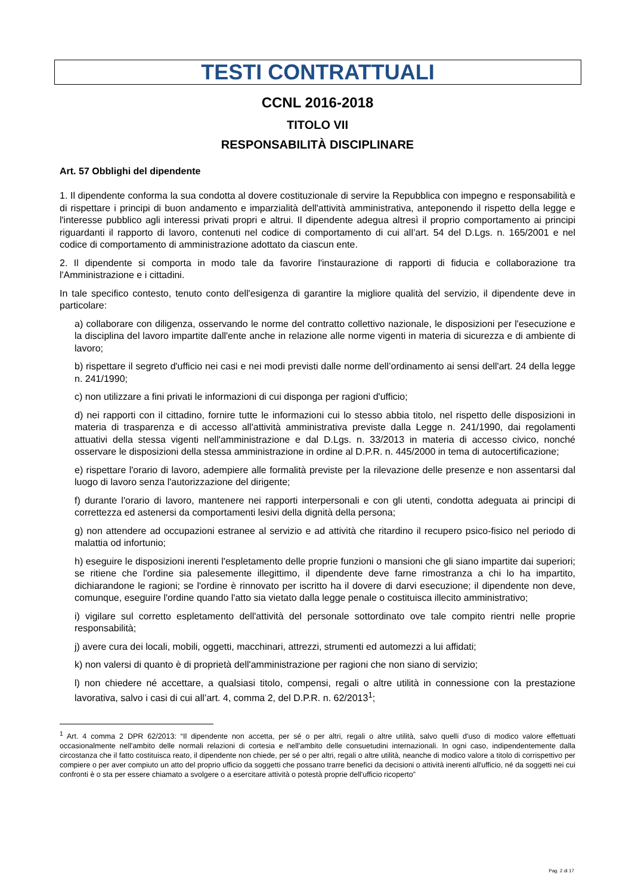TESTI CONTRATTUALI
CCNL 2016-2018
TITOLO VII
RESPONSABILITÀ DISCIPLINARE
Art. 57 Obblighi del dipendente
1. Il dipendente conforma la sua condotta al dovere costituzionale di servire la Repubblica con impegno e responsabilità e di rispettare i principi di buon andamento e imparzialità dell'attività amministrativa, anteponendo il rispetto della legge e l'interesse pubblico agli interessi privati propri e altrui. Il dipendente adegua altresì il proprio comportamento ai principi riguardanti il rapporto di lavoro, contenuti nel codice di comportamento di cui all’art. 54 del D.Lgs. n. 165/2001 e nel codice di comportamento di amministrazione adottato da ciascun ente.
2. Il dipendente si comporta in modo tale da favorire l'instaurazione di rapporti di fiducia e collaborazione tra l'Amministrazione e i cittadini.
In tale specifico contesto, tenuto conto dell'esigenza di garantire la migliore qualità del servizio, il dipendente deve in particolare:
a) collaborare con diligenza, osservando le norme del contratto collettivo nazionale, le disposizioni per l'esecuzione e la disciplina del lavoro impartite dall'ente anche in relazione alle norme vigenti in materia di sicurezza e di ambiente di lavoro;
b) rispettare il segreto d'ufficio nei casi e nei modi previsti dalle norme dell’ordinamento ai sensi dell'art. 24 della legge n. 241/1990;
c) non utilizzare a fini privati le informazioni di cui disponga per ragioni d'ufficio;
d) nei rapporti con il cittadino, fornire tutte le informazioni cui lo stesso abbia titolo, nel rispetto delle disposizioni in materia di trasparenza e di accesso all'attività amministrativa previste dalla Legge n. 241/1990, dai regolamenti attuativi della stessa vigenti nell'amministrazione e dal D.Lgs. n. 33/2013 in materia di accesso civico, nonché osservare le disposizioni della stessa amministrazione in ordine al D.P.R. n. 445/2000 in tema di autocertificazione;
e) rispettare l'orario di lavoro, adempiere alle formalità previste per la rilevazione delle presenze e non assentarsi dal luogo di lavoro senza l'autorizzazione del dirigente;
f) durante l'orario di lavoro, mantenere nei rapporti interpersonali e con gli utenti, condotta adeguata ai principi di correttezza ed astenersi da comportamenti lesivi della dignità della persona;
g) non attendere ad occupazioni estranee al servizio e ad attività che ritardino il recupero psico-fisico nel periodo di malattia od infortunio;
h) eseguire le disposizioni inerenti l'espletamento delle proprie funzioni o mansioni che gli siano impartite dai superiori; se ritiene che l'ordine sia palesemente illegittimo, il dipendente deve farne rimostranza a chi lo ha impartito, dichiarandone le ragioni; se l'ordine è rinnovato per iscritto ha il dovere di darvi esecuzione; il dipendente non deve, comunque, eseguire l'ordine quando l'atto sia vietato dalla legge penale o costituisca illecito amministrativo;
i) vigilare sul corretto espletamento dell'attività del personale sottordinato ove tale compito rientri nelle proprie responsabilità;
j) avere cura dei locali, mobili, oggetti, macchinari, attrezzi, strumenti ed automezzi a lui affidati;
k) non valersi di quanto è di proprietà dell'amministrazione per ragioni che non siano di servizio;
l) non chiedere né accettare, a qualsiasi titolo, compensi, regali o altre utilità in connessione con la prestazione lavorativa, salvo i casi di cui all’art. 4, comma 2, del D.P.R. n. 62/2013<sup>1</sup>;
<sup>1</sup> Art. 4 comma 2 DPR 62/2013: “Il dipendente non accetta, per sé o per altri, regali o altre utilità, salvo quelli d'uso di modico valore effettuati occasionalmente nell'ambito delle normali relazioni di cortesia e nell'ambito delle consuetudini internazionali. In ogni caso, indipendentemente dalla circostanza che il fatto costituisca reato, il dipendente non chiede, per sé o per altri, regali o altre utilità, neanche di modico valore a titolo di corrispettivo per compiere o per aver compiuto un atto del proprio ufficio da soggetti che possano trarre benefici da decisioni o attività inerenti all'ufficio, né da soggetti nei cui confronti è o sta per essere chiamato a svolgere o a esercitare attività o potestà proprie dell'ufficio ricoperto”
Pag. 2 di 17